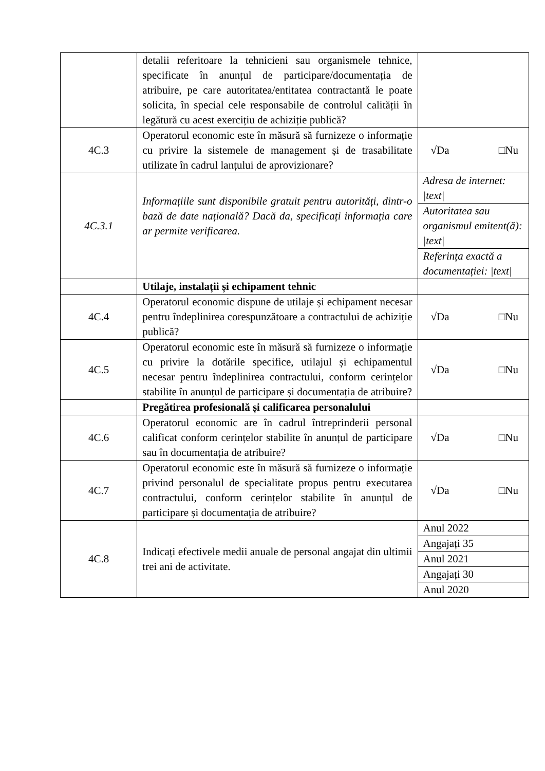| | detalii referitoare la tehnicieni sau organismele tehnice, specificate în anunțul de participare/documentația de atribuire, pe care autoritatea/entitatea contractantă le poate solicita, în special cele responsabile de controlul calității în legătură cu acest exercițiu de achiziție publică? | |
| 4C.3 | Operatorul economic este în măsură să furnizeze o informație cu privire la sistemele de management și de trasabilitate utilizate în cadrul lanțului de aprovizionare? | √Da □Nu |
| 4C.3.1 | Informațiile sunt disponibile gratuit pentru autorități, dintr-o bază de date națională? Dacă da, specificați informația care ar permite verificarea. | Adresa de internet: /text/ Autoritatea sau organismul emitent(ă): /text/ Referința exactă a documentației: /text/ |
| | Utilaje, instalații și echipament tehnic | |
| 4C.4 | Operatorul economic dispune de utilaje și echipament necesar pentru îndeplinirea corespunzătoare a contractului de achiziție publică? | √Da □Nu |
| 4C.5 | Operatorul economic este în măsură să furnizeze o informație cu privire la dotările specifice, utilajul și echipamentul necesar pentru îndeplinirea contractului, conform cerințelor stabilite în anunțul de participare și documentația de atribuire? | √Da □Nu |
| | Pregătirea profesională și calificarea personalului | |
| 4C.6 | Operatorul economic are în cadrul întreprinderii personal calificat conform cerințelor stabilite în anunțul de participare sau în documentația de atribuire? | √Da □Nu |
| 4C.7 | Operatorul economic este în măsură să furnizeze o informație privind personalul de specialitate propus pentru executarea contractului, conform cerințelor stabilite în anunțul de participare și documentația de atribuire? | √Da □Nu |
| 4C.8 | Indicați efectivele medii anuale de personal angajat din ultimii trei ani de activitate. | Anul 2022 Angajați 35 Anul 2021 Angajați 30 Anul 2020 |